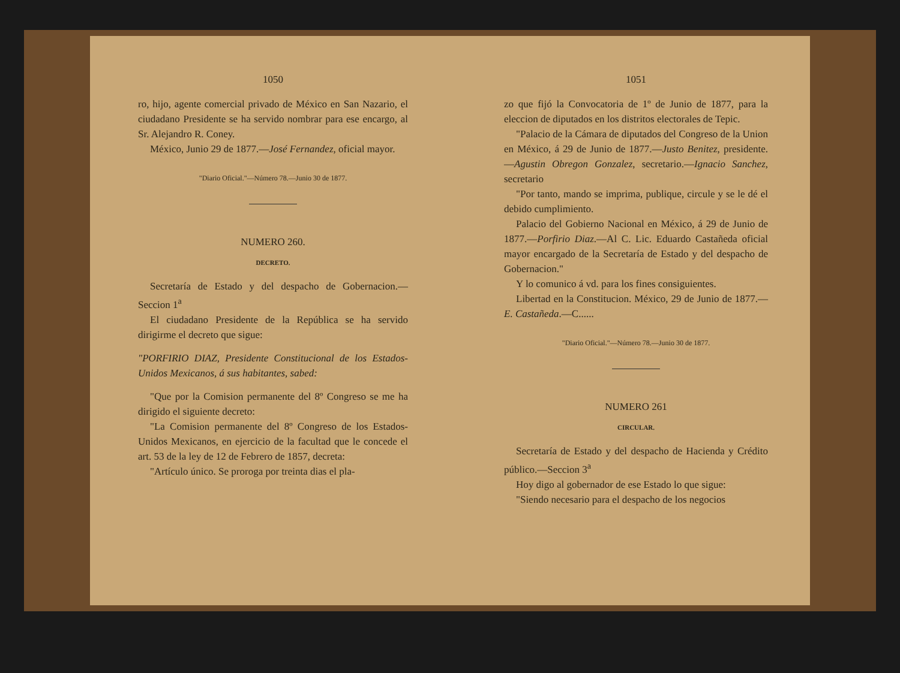1050
ro, hijo, agente comercial privado de México en San Nazario, el ciudadano Presidente se ha servido nombrar para ese encargo, al Sr. Alejandro R. Coney.
México, Junio 29 de 1877.—José Fernandez, oficial mayor.
"Diario Oficial."—Número 78.—Junio 30 de 1877.
NUMERO 260.
DECRETO.
Secretaría de Estado y del despacho de Gobernacion.—Seccion 1<sup>a</sup>
El ciudadano Presidente de la República se ha servido dirigirme el decreto que sigue:
"PORFIRIO DIAZ, Presidente Constitucional de los Estados-Unidos Mexicanos, á sus habitantes, sabed:
"Que por la Comision permanente del 8º Congreso se me ha dirigido el siguiente decreto:
"La Comision permanente del 8º Congreso de los Estados-Unidos Mexicanos, en ejercicio de la facultad que le concede el art. 53 de la ley de 12 de Febrero de 1857, decreta:
"Artículo único. Se proroga por treinta dias el pla-
1051
zo que fijó la Convocatoria de 1º de Junio de 1877, para la eleccion de diputados en los distritos electorales de Tepic.
"Palacio de la Cámara de diputados del Congreso de la Union en México, á 29 de Junio de 1877.—Justo Benitez, presidente.—Agustin Obregon Gonzalez, secretario.—Ignacio Sanchez, secretario
"Por tanto, mando se imprima, publique, circule y se le dé el debido cumplimiento.
Palacio del Gobierno Nacional en México, á 29 de Junio de 1877.—Porfirio Diaz.—Al C. Lic. Eduardo Castañeda oficial mayor encargado de la Secretaría de Estado y del despacho de Gobernacion."
Y lo comunico á vd. para los fines consiguientes.
Libertad en la Constitucion. México, 29 de Junio de 1877.—E. Castañeda.—C......
"Diario Oficial."—Número 78.—Junio 30 de 1877.
NUMERO 261
CIRCULAR.
Secretaría de Estado y del despacho de Hacienda y Crédito público.—Seccion 3<sup>a</sup>
Hoy digo al gobernador de ese Estado lo que sigue:
"Siendo necesario para el despacho de los negocios